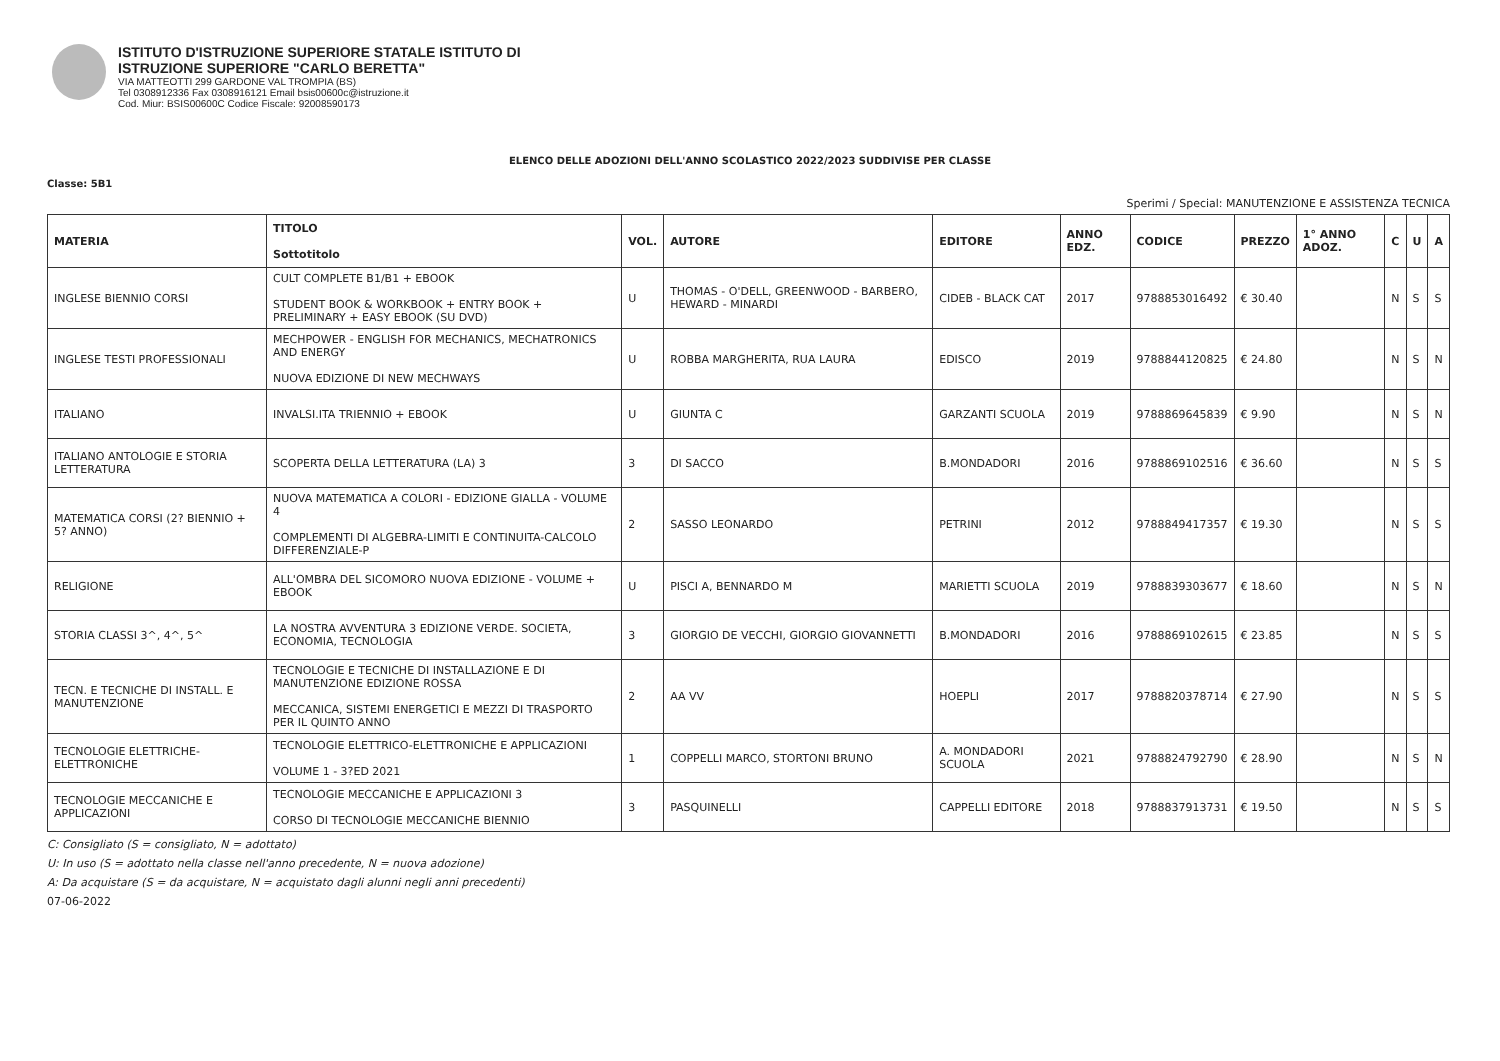ISTITUTO D'ISTRUZIONE SUPERIORE STATALE ISTITUTO DI
ISTRUZIONE SUPERIORE "CARLO BERETTA"
VIA MATTEOTTI 299 GARDONE VAL TROMPIA (BS)
Tel 0308912336 Fax 0308916121 Email bsis00600c@istruzione.it
Cod. Miur: BSIS00600C Codice Fiscale: 92008590173
ELENCO DELLE ADOZIONI DELL'ANNO SCOLASTICO 2022/2023 SUDDIVISE PER CLASSE
Classe: 5B1
Sperimi / Special: MANUTENZIONE E ASSISTENZA TECNICA
| MATERIA | TITOLO Sottotitolo | VOL. | AUTORE | EDITORE | ANNO EDZ. | CODICE | PREZZO | 1° ANNO ADOZ. | C | U | A |
| --- | --- | --- | --- | --- | --- | --- | --- | --- | --- | --- | --- |
| INGLESE BIENNIO CORSI | CULT COMPLETE B1/B1 + EBOOK STUDENT BOOK & WORKBOOK + ENTRY BOOK + PRELIMINARY + EASY EBOOK (SU DVD) | U | THOMAS - O'DELL, GREENWOOD - BARBERO, HEWARD - MINARDI | CIDEB - BLACK CAT | 2017 | 9788853016492 | € 30.40 | | N | S | S |
| INGLESE TESTI PROFESSIONALI | MECHPOWER - ENGLISH FOR MECHANICS, MECHATRONICS AND ENERGY NUOVA EDIZIONE DI NEW MECHWAYS | U | ROBBA MARGHERITA, RUA LAURA | EDISCO | 2019 | 9788844120825 | € 24.80 | | N | S | N |
| ITALIANO | INVALSI.ITA TRIENNIO + EBOOK | U | GIUNTA C | GARZANTI SCUOLA | 2019 | 9788869645839 | € 9.90 | | N | S | N |
| ITALIANO ANTOLOGIE E STORIA LETTERATURA | SCOPERTA DELLA LETTERATURA (LA) 3 | 3 | DI SACCO | B.MONDADORI | 2016 | 9788869102516 | € 36.60 | | N | S | S |
| MATEMATICA CORSI (2? BIENNIO + 5? ANNO) | NUOVA MATEMATICA A COLORI - EDIZIONE GIALLA - VOLUME 4 COMPLEMENTI DI ALGEBRA-LIMITI E CONTINUITA-CALCOLO DIFFERENZIALE-P | 2 | SASSO LEONARDO | PETRINI | 2012 | 9788849417357 | € 19.30 | | N | S | S |
| RELIGIONE | ALL'OMBRA DEL SICOMORO NUOVA EDIZIONE - VOLUME + EBOOK | U | PISCI A, BENNARDO M | MARIETTI SCUOLA | 2019 | 9788839303677 | € 18.60 | | N | S | N |
| STORIA CLASSI 3^, 4^, 5^ | LA NOSTRA AVVENTURA 3 EDIZIONE VERDE. SOCIETA, ECONOMIA, TECNOLOGIA | 3 | GIORGIO DE VECCHI, GIORGIO GIOVANNETTI | B.MONDADORI | 2016 | 9788869102615 | € 23.85 | | N | S | S |
| TECN. E TECNICHE DI INSTALL. E MANUTENZIONE | TECNOLOGIE E TECNICHE DI INSTALLAZIONE E DI MANUTENZIONE EDIZIONE ROSSA MECCANICA, SISTEMI ENERGETICI E MEZZI DI TRASPORTO PER IL QUINTO ANNO | 2 | AA VV | HOEPLI | 2017 | 9788820378714 | € 27.90 | | N | S | S |
| TECNOLOGIE ELETTRICHE-ELETTRONICHE | TECNOLOGIE ELETTRICO-ELETTRONICHE E APPLICAZIONI VOLUME 1 - 3?ED 2021 | 1 | COPPELLI MARCO, STORTONI BRUNO | A. MONDADORI SCUOLA | 2021 | 9788824792790 | € 28.90 | | N | S | N |
| TECNOLOGIE MECCANICHE E APPLICAZIONI | TECNOLOGIE MECCANICHE E APPLICAZIONI 3 CORSO DI TECNOLOGIE MECCANICHE BIENNIO | 3 | PASQUINELLI | CAPPELLI EDITORE | 2018 | 9788837913731 | € 19.50 | | N | S | S |
C: Consigliato (S = consigliato, N = adottato)
U: In uso (S = adottato nella classe nell'anno precedente, N = nuova adozione)
A: Da acquistare (S = da acquistare, N = acquistato dagli alunni negli anni precedenti)
07-06-2022